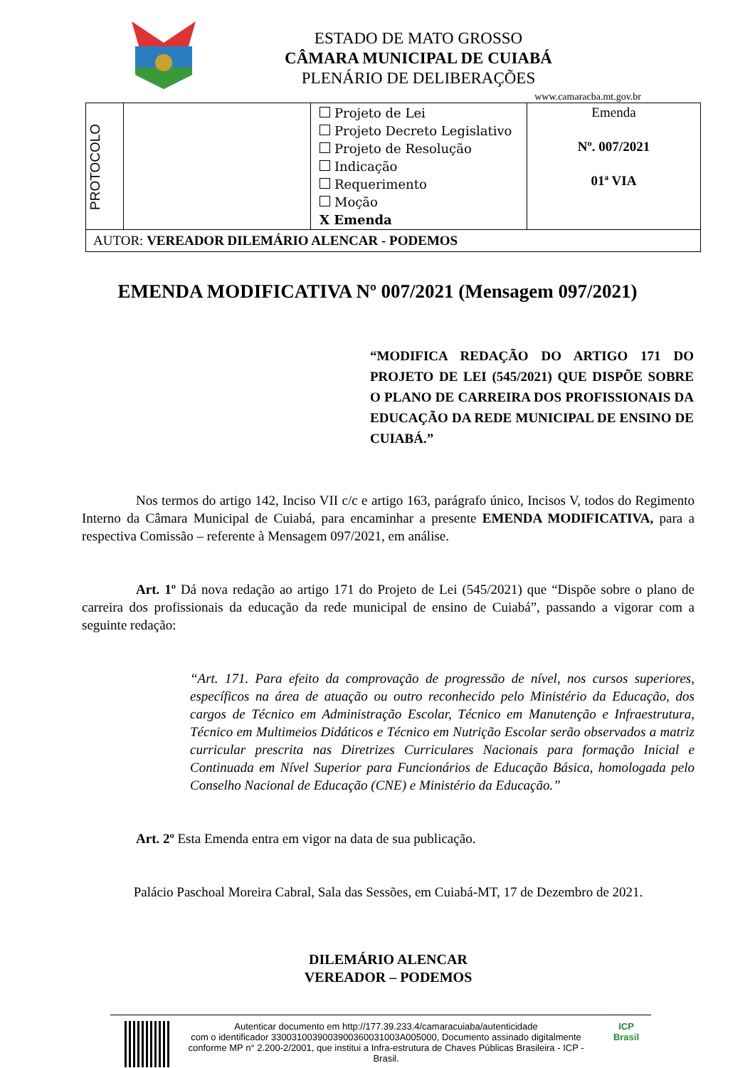ESTADO DE MATO GROSSO
CÂMARA MUNICIPAL DE CUIABÁ
PLENÁRIO DE DELIBERAÇÕES
www.camaracba.mt.gov.br
| PROTOCOLO | | Projeto de Lei Projeto Decreto Legislativo Projeto de Resolução Indicação Requerimento Moção X Emenda | Emenda Nº. 007/2021 01ª VIA |
| AUTOR: VEREADOR DILEMÁRIO ALENCAR - PODEMOS | | | |
EMENDA MODIFICATIVA Nº 007/2021 (Mensagem 097/2021)
“MODIFICA REDAÇÃO DO ARTIGO 171 DO PROJETO DE LEI (545/2021) QUE DISPÕE SOBRE O PLANO DE CARREIRA DOS PROFISSIONAIS DA EDUCAÇÃO DA REDE MUNICIPAL DE ENSINO DE CUIABÁ.”
Nos termos do artigo 142, Inciso VII c/c e artigo 163, parágrafo único, Incisos V, todos do Regimento Interno da Câmara Municipal de Cuiabá, para encaminhar a presente EMENDA MODIFICATIVA, para a respectiva Comissão – referente à Mensagem 097/2021, em análise.
Art. 1º Dá nova redação ao artigo 171 do Projeto de Lei (545/2021) que “Dispõe sobre o plano de carreira dos profissionais da educação da rede municipal de ensino de Cuiabá”, passando a vigorar com a seguinte redação:
“Art. 171. Para efeito da comprovação de progressão de nível, nos cursos superiores, específicos na área de atuação ou outro reconhecido pelo Ministério da Educação, dos cargos de Técnico em Administração Escolar, Técnico em Manutenção e Infraestrutura, Técnico em Multimeios Didáticos e Técnico em Nutrição Escolar serão observados a matriz curricular prescrita nas Diretrizes Curriculares Nacionais para formação Inicial e Continuada em Nível Superior para Funcionários de Educação Básica, homologada pelo Conselho Nacional de Educação (CNE) e Ministério da Educação.”
Art. 2º Esta Emenda entra em vigor na data de sua publicação.
Palácio Paschoal Moreira Cabral, Sala das Sessões, em Cuiabá-MT, 17 de Dezembro de 2021.
DILEMÁRIO ALENCAR
VEREADOR – PODEMOS
Autenticar documento em http://177.39.233.4/camaracuiaba/autenticidade
com o identificador 3300310039003900360031003A005000, Documento assinado digitalmente conforme MP n° 2.200-2/2001, que institui a Infra-estrutura de Chaves Públicas Brasileira - ICP - Brasil.
ICP
Brasil